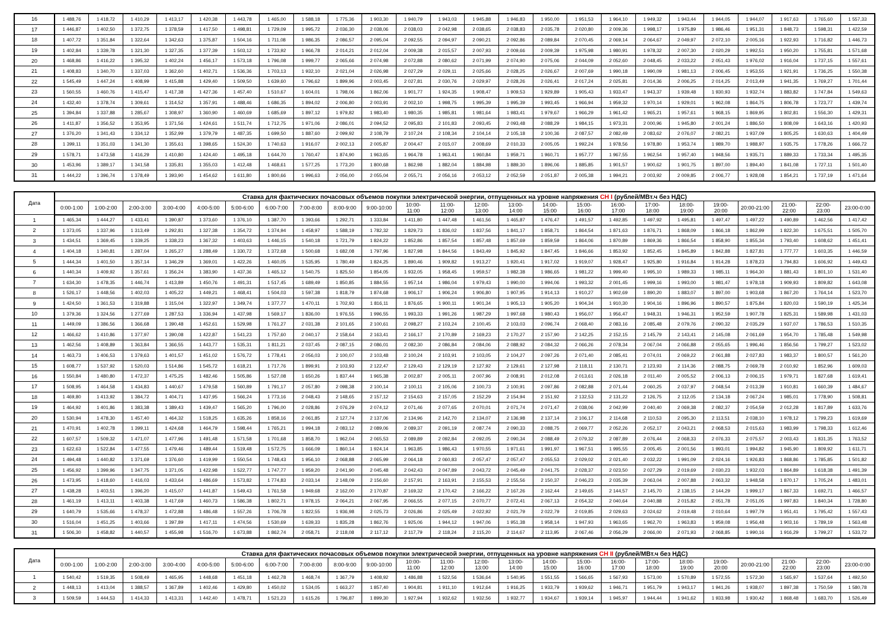| 16 | 1 488,76 | 1 418,72 | 1 410,29 | 1 413,17 | 1 420,38 | 1 443,78 | 1 465,00 | 1 588,18 | 1 775,36 | 1 903,30 | 1 940,79 | 1 943,03 | 1 945,88 | 1 946,83 | 1 950,00 | 1 951,53 | 1 964,10 | 1 949,32 | 1 943,44 | 1 944,05 | 1 944,07 | 1 917,63 | 1 765,60 | 1 557,33 |
| 17 | 1 446,87 | 1 402,50 | 1 372,75 | 1 378,59 | 1 417,50 | 1 498,81 | 1 729,09 | 1 995,72 | 2 036,30 | 2 038,06 | 2 038,03 | 2 042,98 | 2 038,65 | 2 038,83 | 2 035,78 | 2 020,80 | 2 009,36 | 1 998,17 | 1 975,89 | 1 986,46 | 1 951,31 | 1 848,73 | 1 598,31 | 1 422,59 |
| 18 | 1 407,72 | 1 351,84 | 1 322,64 | 1 342,63 | 1 375,87 | 1 504,16 | 1 711,08 | 1 986,35 | 2 086,57 | 2 095,04 | 2 092,55 | 2 094,97 | 2 090,21 | 2 092,86 | 2 089,84 | 2 070,45 | 2 069,14 | 2 064,67 | 2 049,97 | 2 072,10 | 2 005,16 | 1 922,93 | 1 716,82 | 1 446,73 |
| 19 | 1 402,84 | 1 339,78 | 1 321,30 | 1 327,35 | 1 377,39 | 1 503,12 | 1 733,92 | 1 966,78 | 2 014,21 | 2 012,04 | 2 009,38 | 2 015,57 | 2 007,93 | 2 009,66 | 2 009,39 | 1 975,98 | 1 980,91 | 1 978,32 | 2 007,30 | 2 020,29 | 1 992,51 | 1 950,20 | 1 755,81 | 1 571,68 |
| 20 | 1 468,86 | 1 416,22 | 1 395,32 | 1 402,24 | 1 456,17 | 1 573,18 | 1 796,08 | 1 999,77 | 2 065,66 | 2 074,98 | 2 072,88 | 2 080,62 | 2 071,99 | 2 074,90 | 2 075,06 | 2 044,09 | 2 052,60 | 2 048,45 | 2 033,22 | 2 051,43 | 1 976,02 | 1 916,04 | 1 737,15 | 1 557,61 |
| 21 | 1 408,83 | 1 340,70 | 1 337,03 | 1 362,60 | 1 402,71 | 1 536,36 | 1 703,13 | 1 932,10 | 2 021,04 | 2 026,98 | 2 027,29 | 2 029,11 | 2 025,66 | 2 028,25 | 2 026,67 | 2 007,69 | 1 990,18 | 1 990,09 | 1 981,13 | 2 006,45 | 1 953,55 | 1 921,91 | 1 736,25 | 1 550,38 |
| 22 | 1 545,49 | 1 447,24 | 1 408,99 | 1 415,88 | 1 429,40 | 1 509,50 | 1 639,60 | 1 796,62 | 1 899,96 | 2 003,45 | 2 027,81 | 2 030,76 | 2 029,97 | 2 028,26 | 2 026,41 | 2 017,24 | 2 025,81 | 2 014,36 | 2 006,25 | 2 014,25 | 2 013,49 | 1 941,35 | 1 769,27 | 1 701,44 |
| 23 | 1 560,55 | 1 460,76 | 1 415,47 | 1 417,38 | 1 427,36 | 1 457,40 | 1 510,67 | 1 604,01 | 1 798,06 | 1 862,06 | 1 901,77 | 1 924,35 | 1 908,47 | 1 909,53 | 1 929,89 | 1 905,43 | 1 933,47 | 1 943,37 | 1 939,48 | 1 930,93 | 1 932,74 | 1 883,82 | 1 747,84 | 1 549,63 |
| 24 | 1 432,40 | 1 378,74 | 1 309,61 | 1 314,52 | 1 357,91 | 1 488,46 | 1 686,35 | 1 894,02 | 2 006,80 | 2 003,91 | 2 002,10 | 1 998,75 | 1 995,39 | 1 995,39 | 1 993,45 | 1 966,94 | 1 959,32 | 1 970,14 | 1 929,01 | 1 962,08 | 1 864,75 | 1 806,78 | 1 723,77 | 1 439,74 |
| 25 | 1 394,84 | 1 337,88 | 1 285,67 | 1 308,97 | 1 360,90 | 1 460,69 | 1 685,69 | 1 897,12 | 1 979,82 | 1 983,40 | 1 980,35 | 1 985,81 | 1 981,64 | 1 983,41 | 1 979,67 | 1 966,29 | 1 961,42 | 1 965,21 | 1 957,61 | 1 968,15 | 1 869,95 | 1 802,81 | 1 556,30 | 1 429,31 |
| 26 | 1 411,87 | 1 356,52 | 1 353,95 | 1 371,56 | 1 424,61 | 1 511,74 | 1 712,75 | 1 971,06 | 2 086,01 | 2 094,52 | 2 095,83 | 2 101,83 | 2 093,45 | 2 093,48 | 2 088,29 | 1 984,15 | 1 973,31 | 2 000,96 | 1 945,80 | 2 001,24 | 1 886,50 | 1 808,09 | 1 643,16 | 1 420,93 |
| 27 | 1 376,20 | 1 341,43 | 1 334,12 | 1 352,99 | 1 379,79 | 1 487,35 | 1 699,50 | 1 887,60 | 2 099,92 | 2 108,79 | 2 107,24 | 2 108,34 | 2 104,14 | 2 105,18 | 2 100,36 | 2 087,57 | 2 082,49 | 2 083,62 | 2 076,07 | 2 082,21 | 1 937,09 | 1 805,25 | 1 630,63 | 1 404,49 |
| 28 | 1 399,11 | 1 351,03 | 1 341,30 | 1 355,61 | 1 398,65 | 1 524,30 | 1 740,63 | 1 916,07 | 2 002,13 | 2 005,87 | 2 004,47 | 2 015,07 | 2 008,69 | 2 010,33 | 2 005,05 | 1 992,24 | 1 978,56 | 1 978,80 | 1 953,74 | 1 989,70 | 1 988,97 | 1 935,75 | 1 778,26 | 1 666,72 |
| 29 | 1 578,71 | 1 473,58 | 1 416,29 | 1 410,80 | 1 424,40 | 1 495,18 | 1 644,70 | 1 760,47 | 1 874,90 | 1 963,65 | 1 964,78 | 1 963,41 | 1 960,84 | 1 959,71 | 1 960,71 | 1 957,77 | 1 967,55 | 1 962,54 | 1 957,40 | 1 948,56 | 1 935,71 | 1 889,33 | 1 733,34 | 1 495,35 |
| 30 | 1 453,96 | 1 389,17 | 1 341,58 | 1 335,81 | 1 355,03 | 1 412,48 | 1 468,61 | 1 577,25 | 1 773,20 | 1 800,68 | 1 862,98 | 1 882,04 | 1 884,98 | 1 889,30 | 1 896,06 | 1 885,85 | 1 901,57 | 1 900,62 | 1 901,75 | 1 897,00 | 1 894,40 | 1 841,08 | 1 727,11 | 1 501,40 |
| 31 | 1 444,22 | 1 396,74 | 1 378,49 | 1 393,90 | 1 454,62 | 1 611,80 | 1 800,66 | 1 996,63 | 2 056,00 | 2 055,04 | 2 055,71 | 2 056,16 | 2 053,12 | 2 052,59 | 2 051,87 | 2 005,38 | 1 994,21 | 2 003,92 | 2 009,85 | 2 006,77 | 1 928,08 | 1 854,21 | 1 737,19 | 1 471,64 |
| Дата | Ставка для фактических почасовых объемов покупки электрической энергии, отпущенных на уровне напряжения СН I (рублей/МВт.ч без НДС) | | | | | | | | | | | | | | | | | | | | | | | |
| --- | --- | --- | --- | --- | --- | --- | --- | --- | --- | --- | --- | --- | --- | --- | --- | --- | --- | --- | --- | --- | --- | --- | --- | --- |
| | 0:00-1:00 | 1:00-2:00 | 2:00-3:00 | 3:00-4:00 | 4:00-5:00 | 5:00-6:00 | 6:00-7:00 | 7:00-8:00 | 8:00-9:00 | 9:00-10:00 | 10:00- 11:00 | 11:00- 12:00 | 12:00- 13:00 | 13:00- 14:00 | 14:00- 15:00 | 15:00- 16:00 | 16:00- 17:00 | 17:00- 18:00 | 18:00- 19:00 | 19:00- 20:00 | 20:00-21:00 | 21:00- 22:00 | 22:00- 23:00 | 23:00-0:00 |
| 1 | 1 465,34 | 1 444,27 | 1 433,41 | 1 390,87 | 1 373,60 | 1 376,10 | 1 387,70 | 1 393,66 | 1 292,71 | 1 333,84 | 1 411,80 | 1 447,48 | 1 461,56 | 1 465,87 | 1 476,47 | 1 491,57 | 1 492,85 | 1 497,92 | 1 495,81 | 1 497,47 | 1 497,22 | 1 490,89 | 1 462,56 | 1 417,42 |
| 2 | 1 373,05 | 1 337,96 | 1 313,49 | 1 292,81 | 1 327,38 | 1 354,72 | 1 374,94 | 1 458,97 | 1 588,19 | 1 782,32 | 1 829,73 | 1 836,02 | 1 837,56 | 1 841,17 | 1 858,71 | 1 864,54 | 1 871,63 | 1 876,71 | 1 868,09 | 1 866,18 | 1 862,99 | 1 822,30 | 1 675,51 | 1 505,70 |
| 3 | 1 434,51 | 1 369,45 | 1 339,25 | 1 338,23 | 1 367,32 | 1 403,63 | 1 446,15 | 1 540,18 | 1 721,79 | 1 824,22 | 1 852,86 | 1 857,54 | 1 857,48 | 1 857,69 | 1 859,59 | 1 864,06 | 1 870,89 | 1 869,36 | 1 866,54 | 1 858,90 | 1 855,34 | 1 793,40 | 1 608,62 | 1 451,41 |
| 4 | 1 404,18 | 1 340,81 | 1 287,04 | 1 265,27 | 1 288,49 | 1 330,72 | 1 372,68 | 1 500,68 | 1 682,08 | 1 797,96 | 1 827,98 | 1 844,56 | 1 843,49 | 1 845,92 | 1 847,45 | 1 846,66 | 1 853,92 | 1 852,45 | 1 845,89 | 1 842,88 | 1 827,81 | 1 777,77 | 1 603,35 | 1 446,59 |
| 5 | 1 444,34 | 1 401,50 | 1 357,14 | 1 346,29 | 1 369,01 | 1 422,26 | 1 460,05 | 1 535,95 | 1 780,49 | 1 824,25 | 1 890,46 | 1 909,82 | 1 913,27 | 1 920,41 | 1 917,02 | 1 919,07 | 1 928,47 | 1 925,80 | 1 916,84 | 1 914,28 | 1 878,23 | 1 794,83 | 1 606,92 | 1 449,43 |
| 6 | 1 440,34 | 1 409,92 | 1 357,61 | 1 356,24 | 1 383,90 | 1 437,36 | 1 465,12 | 1 540,75 | 1 825,50 | 1 854,05 | 1 932,05 | 1 958,45 | 1 959,57 | 1 982,38 | 1 986,65 | 1 981,22 | 1 999,40 | 1 995,10 | 1 989,33 | 1 985,11 | 1 964,30 | 1 881,43 | 1 801,10 | 1 531,40 |
| 7 | 1 634,30 | 1 478,35 | 1 446,74 | 1 413,89 | 1 450,76 | 1 491,31 | 1 517,45 | 1 689,49 | 1 850,85 | 1 884,55 | 1 957,14 | 1 986,04 | 1 979,43 | 1 990,00 | 1 994,06 | 1 993,32 | 2 001,45 | 1 999,16 | 1 993,00 | 1 981,47 | 1 978,18 | 1 909,93 | 1 809,82 | 1 643,08 |
| 8 | 1 526,17 | 1 448,56 | 1 402,03 | 1 405,22 | 1 449,21 | 1 468,41 | 1 504,03 | 1 597,38 | 1 818,79 | 1 874,68 | 1 906,17 | 1 906,24 | 1 906,80 | 1 907,95 | 1 914,13 | 1 910,27 | 1 902,69 | 1 890,20 | 1 883,07 | 1 897,00 | 1 903,68 | 1 867,20 | 1 764,14 | 1 523,70 |
| 9 | 1 424,50 | 1 361,53 | 1 319,88 | 1 315,04 | 1 322,97 | 1 349,74 | 1 377,77 | 1 470,11 | 1 702,93 | 1 816,11 | 1 876,65 | 1 900,11 | 1 901,34 | 1 905,13 | 1 905,20 | 1 904,34 | 1 910,30 | 1 904,16 | 1 896,96 | 1 890,57 | 1 875,84 | 1 820,03 | 1 590,19 | 1 425,34 |
| 10 | 1 379,36 | 1 324,56 | 1 277,69 | 1 287,53 | 1 336,94 | 1 437,98 | 1 569,17 | 1 836,00 | 1 976,55 | 1 996,55 | 1 993,33 | 1 991,26 | 1 987,29 | 1 997,68 | 1 980,43 | 1 956,07 | 1 956,47 | 1 948,31 | 1 946,31 | 1 952,59 | 1 907,78 | 1 825,31 | 1 589,98 | 1 431,03 |
| 11 | 1 449,09 | 1 386,56 | 1 366,68 | 1 390,48 | 1 452,61 | 1 529,98 | 1 761,27 | 2 031,38 | 2 101,65 | 2 100,61 | 2 098,27 | 2 103,24 | 2 100,45 | 2 103,03 | 2 096,74 | 2 068,40 | 2 083,16 | 2 085,48 | 2 079,76 | 2 090,32 | 2 035,29 | 1 937,07 | 1 786,53 | 1 510,35 |
| 12 | 1 466,62 | 1 410,86 | 1 377,97 | 1 390,08 | 1 422,87 | 1 541,23 | 1 757,60 | 2 040,17 | 2 158,64 | 2 163,41 | 2 166,17 | 2 170,89 | 2 169,23 | 2 170,27 | 2 157,90 | 2 142,25 | 2 152,15 | 2 145,79 | 2 143,41 | 2 145,08 | 2 061,69 | 1 954,70 | 1 785,48 | 1 549,98 |
| 13 | 1 462,56 | 1 408,89 | 1 363,84 | 1 366,55 | 1 443,77 | 1 535,31 | 1 811,21 | 2 037,45 | 2 087,15 | 2 086,01 | 2 082,30 | 2 086,84 | 2 084,06 | 2 088,92 | 2 084,32 | 2 066,26 | 2 078,34 | 2 067,04 | 2 066,88 | 2 055,65 | 1 996,46 | 1 856,56 | 1 799,27 | 1 523,02 |
| 14 | 1 463,73 | 1 406,53 | 1 379,63 | 1 401,57 | 1 451,02 | 1 576,72 | 1 778,41 | 2 056,03 | 2 100,07 | 2 103,48 | 2 100,24 | 2 103,91 | 2 103,05 | 2 104,27 | 2 097,26 | 2 071,40 | 2 085,41 | 2 074,01 | 2 069,22 | 2 061,88 | 2 027,83 | 1 983,37 | 1 800,57 | 1 561,20 |
| 15 | 1 608,77 | 1 537,92 | 1 520,03 | 1 514,86 | 1 545,72 | 1 618,21 | 1 717,76 | 1 899,91 | 2 103,93 | 2 122,47 | 2 129,43 | 2 129,19 | 2 127,92 | 2 129,61 | 2 127,98 | 2 118,11 | 2 130,71 | 2 123,93 | 2 114,36 | 2 088,75 | 2 069,78 | 2 010,92 | 1 852,96 | 1 609,03 |
| 16 | 1 550,84 | 1 480,80 | 1 472,37 | 1 475,25 | 1 482,46 | 1 505,86 | 1 527,08 | 1 650,26 | 1 837,44 | 1 965,38 | 2 002,87 | 2 005,11 | 2 007,96 | 2 008,91 | 2 012,08 | 2 013,61 | 2 026,18 | 2 011,40 | 2 005,52 | 2 006,13 | 2 006,15 | 1 979,71 | 1 827,68 | 1 619,41 |
| 17 | 1 508,95 | 1 464,58 | 1 434,83 | 1 440,67 | 1 479,58 | 1 560,89 | 1 791,17 | 2 057,80 | 2 098,38 | 2 100,14 | 2 100,11 | 2 105,06 | 2 100,73 | 2 100,91 | 2 097,86 | 2 082,88 | 2 071,44 | 2 060,25 | 2 037,97 | 2 048,54 | 2 013,39 | 1 910,81 | 1 660,39 | 1 484,67 |
| 18 | 1 469,80 | 1 413,92 | 1 384,72 | 1 404,71 | 1 437,95 | 1 566,24 | 1 773,16 | 2 048,43 | 2 148,65 | 2 157,12 | 2 154,63 | 2 157,05 | 2 152,29 | 2 154,94 | 2 151,92 | 2 132,53 | 2 131,22 | 2 126,75 | 2 112,05 | 2 134,18 | 2 067,24 | 1 985,01 | 1 778,90 | 1 508,81 |
| 19 | 1 464,92 | 1 401,86 | 1 383,38 | 1 389,43 | 1 439,47 | 1 565,20 | 1 796,00 | 2 028,86 | 2 076,29 | 2 074,12 | 2 071,46 | 2 077,65 | 2 070,01 | 2 071,74 | 2 071,47 | 2 038,06 | 2 042,99 | 2 040,40 | 2 069,38 | 2 082,37 | 2 054,59 | 2 012,28 | 1 817,89 | 1 633,76 |
| 20 | 1 530,94 | 1 478,30 | 1 457,40 | 1 464,32 | 1 518,25 | 1 635,26 | 1 858,16 | 2 061,85 | 2 127,74 | 2 137,06 | 2 134,96 | 2 142,70 | 2 134,07 | 2 136,98 | 2 137,14 | 2 106,17 | 2 114,68 | 2 110,53 | 2 095,30 | 2 113,51 | 2 038,10 | 1 978,12 | 1 799,23 | 1 619,69 |
| 21 | 1 470,91 | 1 402,78 | 1 399,11 | 1 424,68 | 1 464,79 | 1 598,44 | 1 765,21 | 1 994,18 | 2 083,12 | 2 089,06 | 2 089,37 | 2 091,19 | 2 087,74 | 2 090,33 | 2 088,75 | 2 069,77 | 2 052,26 | 2 052,17 | 2 043,21 | 2 068,53 | 2 015,63 | 1 983,99 | 1 798,33 | 1 612,46 |
| 22 | 1 607,57 | 1 509,32 | 1 471,07 | 1 477,96 | 1 491,48 | 1 571,58 | 1 701,68 | 1 858,70 | 1 962,04 | 2 065,53 | 2 089,89 | 2 092,84 | 2 092,05 | 2 090,34 | 2 088,49 | 2 079,32 | 2 087,89 | 2 076,44 | 2 068,33 | 2 076,33 | 2 075,57 | 2 003,43 | 1 831,35 | 1 763,52 |
| 23 | 1 622,63 | 1 522,84 | 1 477,55 | 1 479,46 | 1 489,44 | 1 519,48 | 1 572,75 | 1 666,09 | 1 860,14 | 1 924,14 | 1 963,85 | 1 986,43 | 1 970,55 | 1 971,61 | 1 991,97 | 1 967,51 | 1 995,55 | 2 005,45 | 2 001,56 | 1 993,01 | 1 994,82 | 1 945,90 | 1 809,92 | 1 611,71 |
| 24 | 1 494,48 | 1 440,82 | 1 371,69 | 1 376,60 | 1 419,99 | 1 550,54 | 1 748,43 | 1 956,10 | 2 068,88 | 2 065,99 | 2 064,18 | 2 060,83 | 2 057,47 | 2 057,47 | 2 055,53 | 2 029,02 | 2 021,40 | 2 032,22 | 1 991,09 | 2 024,16 | 1 926,83 | 1 868,86 | 1 785,85 | 1 501,82 |
| 25 | 1 456,92 | 1 399,96 | 1 347,75 | 1 371,05 | 1 422,98 | 1 522,77 | 1 747,77 | 1 959,20 | 2 041,90 | 2 045,48 | 2 042,43 | 2 047,89 | 2 043,72 | 2 045,49 | 2 041,75 | 2 028,37 | 2 023,50 | 2 027,29 | 2 019,69 | 2 030,23 | 1 932,03 | 1 864,89 | 1 618,38 | 1 491,39 |
| 26 | 1 473,95 | 1 418,60 | 1 416,03 | 1 433,64 | 1 486,69 | 1 573,82 | 1 774,83 | 2 033,14 | 2 148,09 | 2 156,60 | 2 157,91 | 2 163,91 | 2 155,53 | 2 155,56 | 2 150,37 | 2 046,23 | 2 035,39 | 2 063,04 | 2 007,88 | 2 063,32 | 1 948,58 | 1 870,17 | 1 705,24 | 1 483,01 |
| 27 | 1 438,28 | 1 403,51 | 1 396,20 | 1 415,07 | 1 441,87 | 1 549,43 | 1 761,58 | 1 949,68 | 2 162,00 | 2 170,87 | 2 169,32 | 2 170,42 | 2 166,22 | 2 167,26 | 2 162,44 | 2 149,65 | 2 144,57 | 2 145,70 | 2 138,15 | 2 144,29 | 1 999,17 | 1 867,33 | 1 692,71 | 1 466,57 |
| 28 | 1 461,19 | 1 413,11 | 1 403,38 | 1 417,69 | 1 460,73 | 1 586,38 | 1 802,71 | 1 978,15 | 2 064,21 | 2 067,95 | 2 066,55 | 2 077,15 | 2 070,77 | 2 072,41 | 2 067,13 | 2 054,32 | 2 040,64 | 2 040,88 | 2 015,82 | 2 051,78 | 2 051,05 | 1 997,83 | 1 840,34 | 1 728,80 |
| 29 | 1 640,79 | 1 535,66 | 1 478,37 | 1 472,88 | 1 486,48 | 1 557,26 | 1 706,78 | 1 822,55 | 1 936,98 | 2 025,73 | 2 026,86 | 2 025,49 | 2 022,92 | 2 021,79 | 2 022,79 | 2 019,85 | 2 029,63 | 2 024,62 | 2 019,48 | 2 010,64 | 1 997,79 | 1 951,41 | 1 795,42 | 1 557,43 |
| 30 | 1 516,04 | 1 451,25 | 1 403,66 | 1 397,89 | 1 417,11 | 1 474,56 | 1 530,69 | 1 639,33 | 1 835,28 | 1 862,76 | 1 925,06 | 1 944,12 | 1 947,06 | 1 951,38 | 1 958,14 | 1 947,93 | 1 963,65 | 1 962,70 | 1 963,83 | 1 959,08 | 1 956,48 | 1 903,16 | 1 789,19 | 1 563,48 |
| 31 | 1 506,30 | 1 458,82 | 1 440,57 | 1 455,98 | 1 516,70 | 1 673,88 | 1 862,74 | 2 058,71 | 2 118,08 | 2 117,12 | 2 117,79 | 2 118,24 | 2 115,20 | 2 114,67 | 2 113,95 | 2 067,46 | 2 056,29 | 2 066,00 | 2 071,93 | 2 068,85 | 1 990,16 | 1 916,29 | 1 799,27 | 1 533,72 |
| Дата | Ставка для фактических почасовых объемов покупки электрической энергии, отпущенных на уровне напряжения СН II (рублей/МВт.ч без НДС) | | | | | | | | | | | | | | | | | | | | | | | |
| --- | --- | --- | --- | --- | --- | --- | --- | --- | --- | --- | --- | --- | --- | --- | --- | --- | --- | --- | --- | --- | --- | --- | --- | --- |
| | 0:00-1:00 | 1:00-2:00 | 2:00-3:00 | 3:00-4:00 | 4:00-5:00 | 5:00-6:00 | 6:00-7:00 | 7:00-8:00 | 8:00-9:00 | 9:00-10:00 | 10:00- 11:00 | 11:00- 12:00 | 12:00- 13:00 | 13:00- 14:00 | 14:00- 15:00 | 15:00- 16:00 | 16:00- 17:00 | 17:00- 18:00 | 18:00- 19:00 | 19:00- 20:00 | 20:00-21:00 | 21:00- 22:00 | 22:00- 23:00 | 23:00-0:00 |
| 1 | 1 540,42 | 1 519,35 | 1 508,49 | 1 465,95 | 1 448,68 | 1 451,18 | 1 462,78 | 1 468,74 | 1 367,79 | 1 408,92 | 1 486,88 | 1 522,56 | 1 536,64 | 1 540,95 | 1 551,55 | 1 566,65 | 1 567,93 | 1 573,00 | 1 570,89 | 1 572,55 | 1 572,30 | 1 565,97 | 1 537,64 | 1 492,50 |
| 2 | 1 448,13 | 1 413,04 | 1 388,57 | 1 367,89 | 1 402,46 | 1 429,80 | 1 450,02 | 1 534,05 | 1 663,27 | 1 857,40 | 1 904,81 | 1 911,10 | 1 912,64 | 1 916,25 | 1 933,79 | 1 939,62 | 1 946,71 | 1 951,79 | 1 943,17 | 1 941,26 | 1 938,07 | 1 897,38 | 1 750,59 | 1 580,78 |
| 3 | 1 509,59 | 1 444,53 | 1 414,33 | 1 413,31 | 1 442,40 | 1 478,71 | 1 521,23 | 1 615,26 | 1 796,87 | 1 899,30 | 1 927,94 | 1 932,62 | 1 932,56 | 1 932,77 | 1 934,67 | 1 939,14 | 1 945,97 | 1 944,44 | 1 941,62 | 1 933,98 | 1 930,42 | 1 868,48 | 1 683,70 | 1 526,49 |